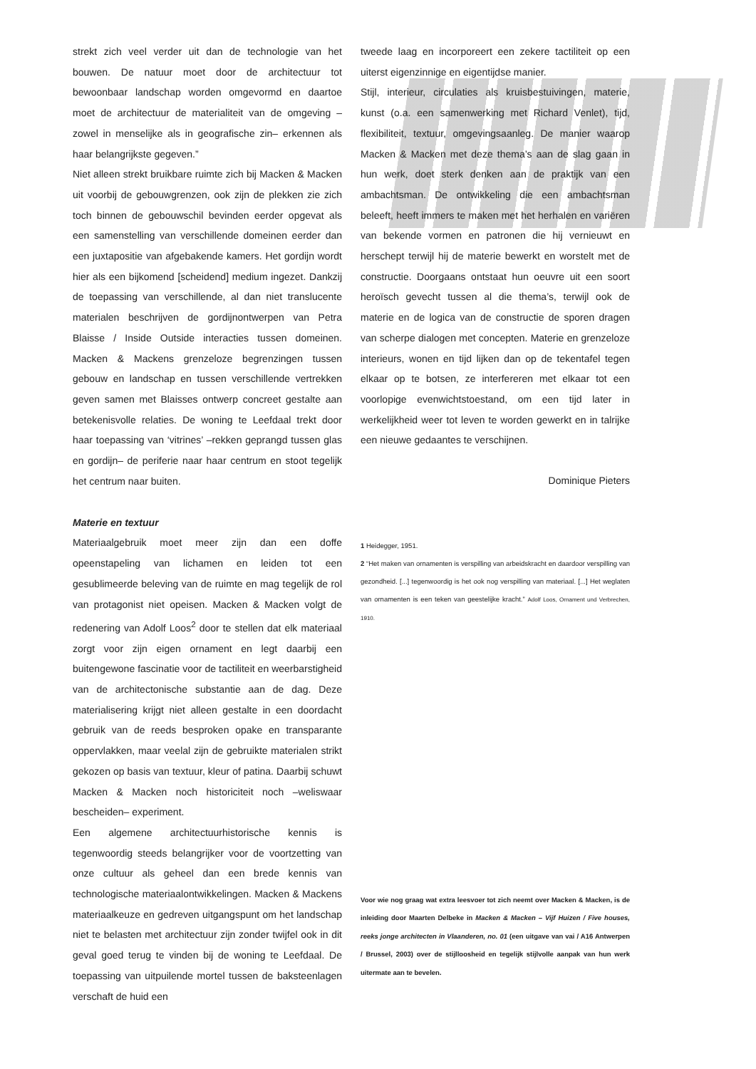strekt zich veel verder uit dan de technologie van het bouwen. De natuur moet door de architectuur tot bewoonbaar landschap worden omgevormd en daartoe moet de architectuur de materialiteit van de omgeving –zowel in menselijke als in geografische zin– erkennen als haar belangrijkste gegeven.”
Niet alleen strekt bruikbare ruimte zich bij Macken & Macken uit voorbij de gebouwgrenzen, ook zijn de plekken zie zich toch binnen de gebouwschil bevinden eerder opgevat als een samenstelling van verschillende domeinen eerder dan een juxtapositie van afgebakende kamers. Het gordijn wordt hier als een bijkomend [scheidend] medium ingezet. Dankzij de toepassing van verschillende, al dan niet translucente materialen beschrijven de gordijnontwerpen van Petra Blaisse / Inside Outside interacties tussen domeinen. Macken & Mackens grenzeloze begrenzingen tussen gebouw en landschap en tussen verschillende vertrekken geven samen met Blaisses ontwerp concreet gestalte aan betekenisvolle relaties. De woning te Leefdaal trekt door haar toepassing van ‘vitrines’ –rekken geprangd tussen glas en gordijn– de periferie naar haar centrum en stoot tegelijk het centrum naar buiten.
Materie en textuur
Materiaalgebruik moet meer zijn dan een doffe opeenstapeling van lichamen en leiden tot een gesublimeerde beleving van de ruimte en mag tegelijk de rol van protagonist niet opeisen. Macken & Macken volgt de redenering van Adolf Loos<sup>2</sup> door te stellen dat elk materiaal zorgt voor zijn eigen ornament en legt daarbij een buitengewone fascinatie voor de tactiliteit en weerbarstigheid van de architectonische substantie aan de dag. Deze materialisering krijgt niet alleen gestalte in een doordacht gebruik van de reeds besproken opake en transparante oppervlakken, maar veelal zijn de gebruikte materialen strikt gekozen op basis van textuur, kleur of patina. Daarbij schuwt Macken & Macken noch historiciteit noch –weliswaar bescheiden– experiment.
Een algemene architectuurhistorische kennis is tegenwoordig steeds belangrijker voor de voortzetting van onze cultuur als geheel dan een brede kennis van technologische materiaalontwikkelingen. Macken & Mackens materiaalkeuze en gedreven uitgangspunt om het landschap niet te belasten met architectuur zijn zonder twijfel ook in dit geval goed terug te vinden bij de woning te Leefdaal. De toepassing van uitpuilende mortel tussen de baksteenlagen verschaft de huid een
tweede laag en incorporeert een zekere tactiliteit op een uiterst eigenzinnige en eigentijdse manier.
Stijl, interieur, circulaties als kruisbestuivingen, materie, kunst (o.a. een samenwerking met Richard Venlet), tijd, flexibiliteit, textuur, omgevingsaanleg. De manier waarop Macken & Macken met deze thema’s aan de slag gaan in hun werk, doet sterk denken aan de praktijk van een ambachtsman. De ontwikkeling die een ambachtsman beleeft, heeft immers te maken met het herhalen en variëren van bekende vormen en patronen die hij vernieuwt en herschept terwijl hij de materie bewerkt en worstelt met de constructie. Doorgaans ontstaat hun oeuvre uit een soort heroïsch gevecht tussen al die thema’s, terwijl ook de materie en de logica van de constructie de sporen dragen van scherpe dialogen met concepten. Materie en grenzeloze interieurs, wonen en tijd lijken dan op de tekentafel tegen elkaar op te botsen, ze interfereren met elkaar tot een voorlopige evenwichtstoestand, om een tijd later in werkelijkheid weer tot leven te worden gewerkt en in talrijke een nieuwe gedaantes te verschijnen.
Dominique Pieters
1 Heidegger, 1951.
2 “Het maken van ornamenten is verspilling van arbeidskracht en daardoor verspilling van gezondheid. [...] tegenwoordig is het ook nog verspilling van materiaal. [...] Het weglaten van ornamenten is een teken van geestelijke kracht.” Adolf Loos, Ornament und Verbrechen, 1910.
Voor wie nog graag wat extra leesvoer tot zich neemt over Macken & Macken, is de inleiding door Maarten Delbeke in Macken & Macken – Vijf Huizen / Five houses, reeks jonge architecten in Vlaanderen, no. 01 (een uitgave van vai / A16 Antwerpen / Brussel, 2003) over de stijlloosheid en tegelijk stijlvolle aanpak van hun werk uitermate aan te bevelen.